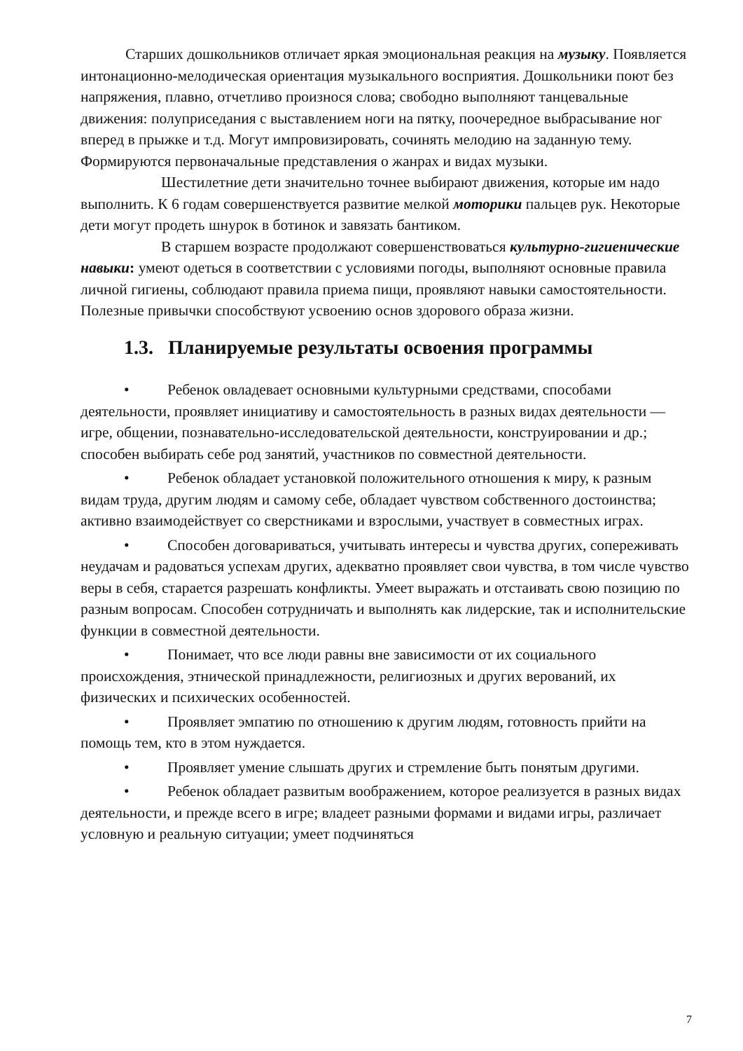Старших дошкольников отличает яркая эмоциональная реакция на музыку. Появляется интонационно-мелодическая ориентация музыкального восприятия. Дошкольники поют без напряжения, плавно, отчетливо произнося слова; свободно выполняют танцевальные движения: полуприседания с выставлением ноги на пятку, поочередное выбрасывание ног вперед в прыжке и т.д. Могут импровизировать, сочинять мелодию на заданную тему. Формируются первоначальные представления о жанрах и видах музыки.
Шестилетние дети значительно точнее выбирают движения, которые им надо выполнить. К 6 годам совершенствуется развитие мелкой моторики пальцев рук. Некоторые дети могут продеть шнурок в ботинок и завязать бантиком.
В старшем возрасте продолжают совершенствоваться культурно-гигиенические навыки: умеют одеться в соответствии с условиями погоды, выполняют основные правила личной гигиены, соблюдают правила приема пищи, проявляют навыки самостоятельности. Полезные привычки способствуют усвоению основ здорового образа жизни.
1.3. Планируемые результаты освоения программы
• Ребенок овладевает основными культурными средствами, способами деятельности, проявляет инициативу и самостоятельность в разных видах деятельности — игре, общении, познавательно-исследовательской деятельности, конструировании и др.; способен выбирать себе род занятий, участников по совместной деятельности.
• Ребенок обладает установкой положительного отношения к миру, к разным видам труда, другим людям и самому себе, обладает чувством собственного достоинства; активно взаимодействует со сверстниками и взрослыми, участвует в совместных играх.
• Способен договариваться, учитывать интересы и чувства других, сопереживать неудачам и радоваться успехам других, адекватно проявляет свои чувства, в том числе чувство веры в себя, старается разрешать конфликты. Умеет выражать и отстаивать свою позицию по разным вопросам. Способен сотрудничать и выполнять как лидерские, так и исполнительские функции в совместной деятельности.
• Понимает, что все люди равны вне зависимости от их социального происхождения, этнической принадлежности, религиозных и других верований, их физических и психических особенностей.
• Проявляет эмпатию по отношению к другим людям, готовность прийти на помощь тем, кто в этом нуждается.
• Проявляет умение слышать других и стремление быть понятым другими.
• Ребенок обладает развитым воображением, которое реализуется в разных видах деятельности, и прежде всего в игре; владеет разными формами и видами игры, различает условную и реальную ситуации; умеет подчиняться
7